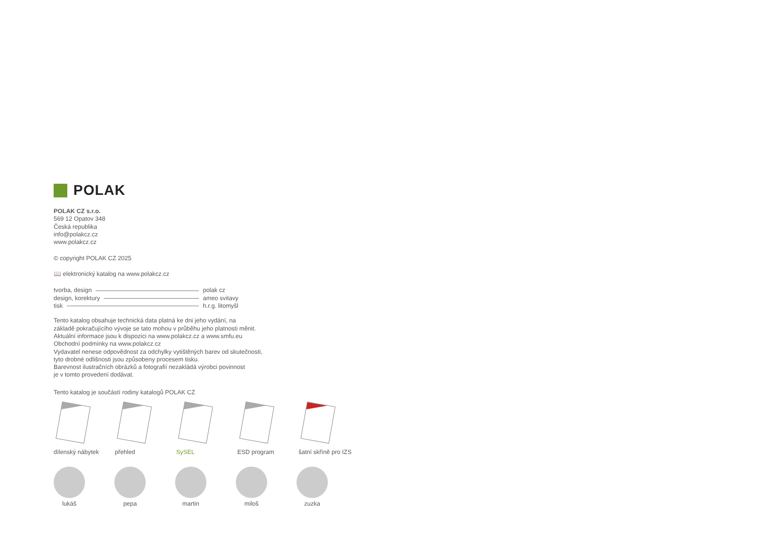POLAK
POLAK CZ s.r.o.
569 12 Opatov 348
Česká republika
info@polakcz.cz
www.polakcz.cz
© copyright POLAK CZ 2025
📖 elektronický katalog na www.polakcz.cz
tvorba, design polak cz
design, korektury ameo svitavy
tisk h.r.g. litomyšl
Tento katalog obsahuje technická data platná ke dni jeho vydání, na
základě pokračujícího vývoje se tato mohou v průběhu jeho platnosti měnit.
Aktuální informace jsou k dispozici na www.polakcz.cz a www.smfu.eu
Obchodní podmínky na www.polakcz.cz
Vydavatel nenese odpovědnost za odchylky vytištěných barev od skutečnosti,
tyto drobné odlišnosti jsou způsobeny procesem tisku.
Barevnost ilustračních obrázků a fotografií nezakládá výrobci povinnost
je v tomto provedení dodávat.
Tento katalog je součástí rodiny katalogů POLAK CZ
dílenský nábytek přehled SySEL ESD program šatní skříně pro IZS
lukáš pepa martin miloš zuzka